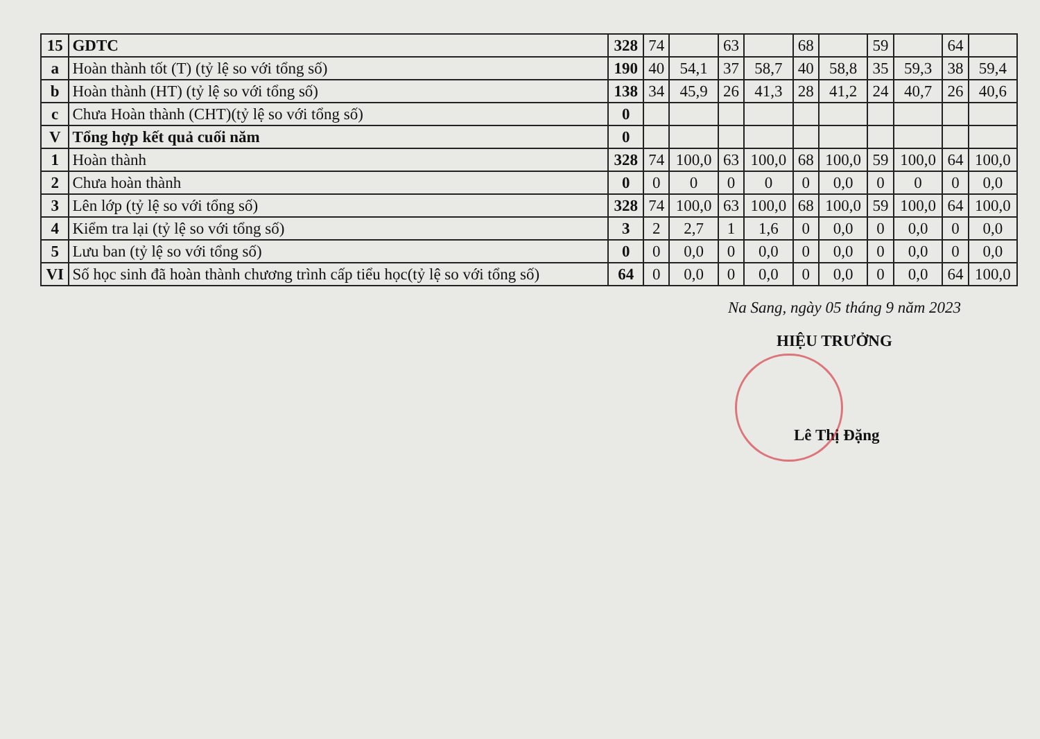| 15 | GDTC | 328 | 74 | | 63 | | 68 | | 59 | | 64 | |
| a | Hoàn thành tốt (T) (tỷ lệ so với tổng số) | 190 | 40 | 54,1 | 37 | 58,7 | 40 | 58,8 | 35 | 59,3 | 38 | 59,4 |
| b | Hoàn thành (HT) (tỷ lệ so với tổng số) | 138 | 34 | 45,9 | 26 | 41,3 | 28 | 41,2 | 24 | 40,7 | 26 | 40,6 |
| c | Chưa Hoàn thành (CHT)(tỷ lệ so với tổng số) | 0 | | | | | | | | | | |
| V | Tổng hợp kết quả cuối năm | 0 | | | | | | | | | | |
| 1 | Hoàn thành | 328 | 74 | 100,0 | 63 | 100,0 | 68 | 100,0 | 59 | 100,0 | 64 | 100,0 |
| 2 | Chưa hoàn thành | 0 | 0 | 0 | 0 | 0 | 0 | 0,0 | 0 | 0 | 0 | 0,0 |
| 3 | Lên lớp (tỷ lệ so với tổng số) | 328 | 74 | 100,0 | 63 | 100,0 | 68 | 100,0 | 59 | 100,0 | 64 | 100,0 |
| 4 | Kiểm tra lại (tỷ lệ so với tổng số) | 3 | 2 | 2,7 | 1 | 1,6 | 0 | 0,0 | 0 | 0,0 | 0 | 0,0 |
| 5 | Lưu ban (tỷ lệ so với tổng số) | 0 | 0 | 0,0 | 0 | 0,0 | 0 | 0,0 | 0 | 0,0 | 0 | 0,0 |
| VI | Số học sinh đã hoàn thành chương trình cấp tiểu học(tỷ lệ so với tổng số) | 64 | 0 | 0,0 | 0 | 0,0 | 0 | 0,0 | 0 | 0,0 | 64 | 100,0 |
Na Sang, ngày 05 tháng 9 năm 2023
HIỆU TRƯỞNG
Lê Thị Đặng